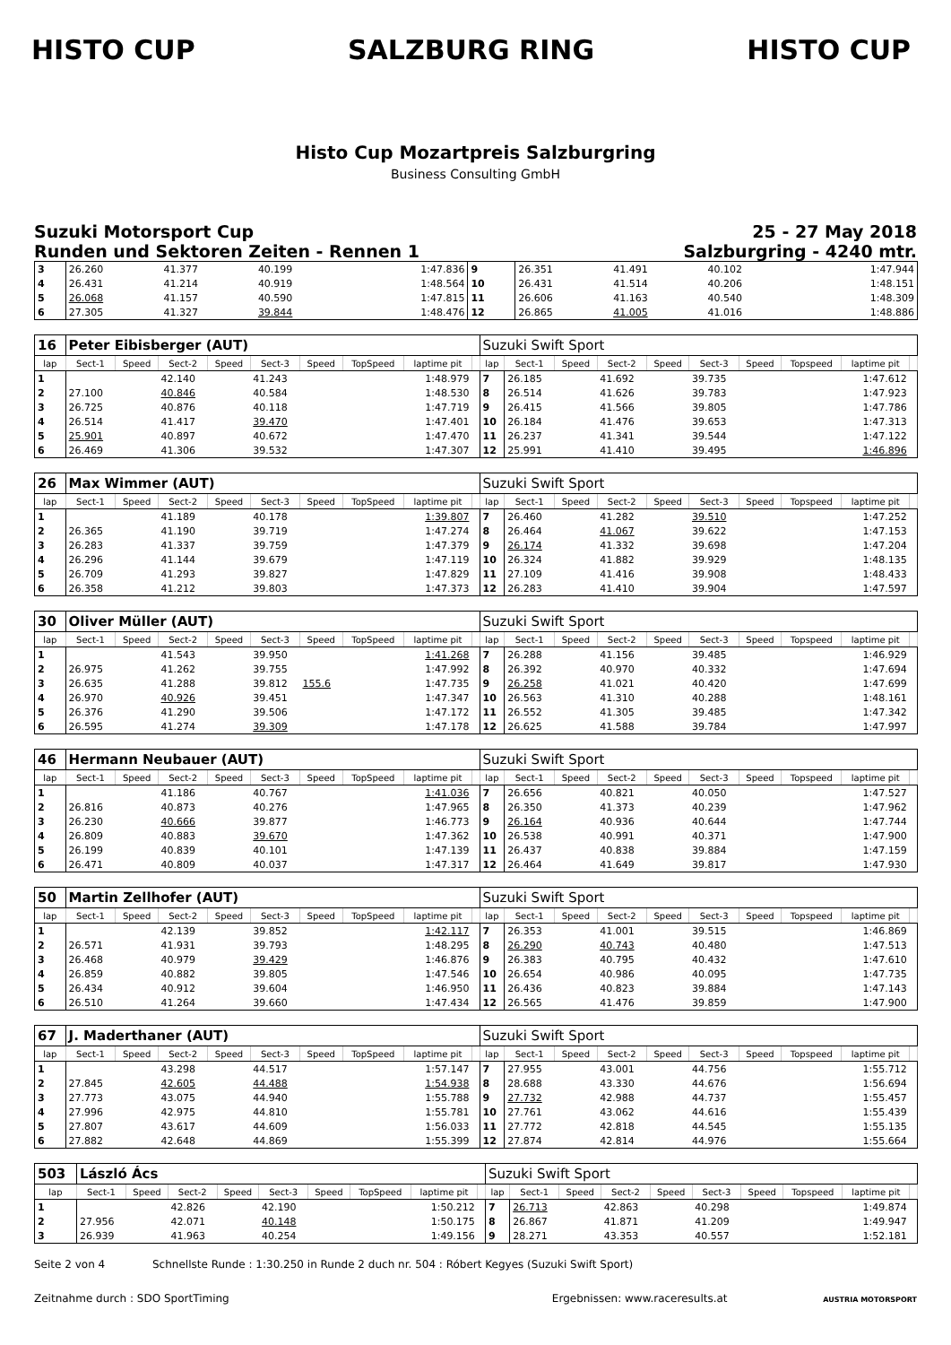HISTO CUP SALZBURG RING HISTO CUP
Histo Cup Mozartpreis Salzburgring
Business Consulting GmbH
Suzuki Motorsport Cup
Runden und Sektoren Zeiten - Rennen 1
25 - 27 May 2018
Salzburgring - 4240 mtr.
| 3 | 26.260 | 41.377 | 40.199 | 1:47.836 | 9 | 26.351 | 41.491 | 40.102 | 1:47.944 |
| 4 | 26.431 | 41.214 | 40.919 | 1:48.564 | 10 | 26.431 | 41.514 | 40.206 | 1:48.151 |
| 5 | 26.068 | 41.157 | 40.590 | 1:47.815 | 11 | 26.606 | 41.163 | 40.540 | 1:48.309 |
| 6 | 27.305 | 41.327 | 39.844 | 1:48.476 | 12 | 26.865 | 41.005 | 41.016 | 1:48.886 |
| 16 | Peter Eibisberger (AUT) | | | | | | | | | Suzuki Swift Sport | | | | | | | | | |
| lap | Sect-1 | Speed | Sect-2 | Speed | Sect-3 | Speed | TopSpeed | laptime pit | | lap | Sect-1 | Speed | Sect-2 | Speed | Sect-3 | Speed | Topspeed | laptime pit | |
| 1 | | | 42.140 | | 41.243 | | | 1:48.979 | | 7 | 26.185 | | 41.692 | | 39.735 | | | 1:47.612 | |
| 2 | 27.100 | | 40.846 | | 40.584 | | | 1:48.530 | | 8 | 26.514 | | 41.626 | | 39.783 | | | 1:47.923 | |
| 3 | 26.725 | | 40.876 | | 40.118 | | | 1:47.719 | | 9 | 26.415 | | 41.566 | | 39.805 | | | 1:47.786 | |
| 4 | 26.514 | | 41.417 | | 39.470 | | | 1:47.401 | | 10 | 26.184 | | 41.476 | | 39.653 | | | 1:47.313 | |
| 5 | 25.901 | | 40.897 | | 40.672 | | | 1:47.470 | | 11 | 26.237 | | 41.341 | | 39.544 | | | 1:47.122 | |
| 6 | 26.469 | | 41.306 | | 39.532 | | | 1:47.307 | | 12 | 25.991 | | 41.410 | | 39.495 | | | 1:46.896 | |
| 26 | Max Wimmer (AUT) | | | | | | | | | Suzuki Swift Sport | | | | | | | | | |
| lap | Sect-1 | Speed | Sect-2 | Speed | Sect-3 | Speed | TopSpeed | laptime pit | | lap | Sect-1 | Speed | Sect-2 | Speed | Sect-3 | Speed | Topspeed | laptime pit | |
| 1 | | | 41.189 | | 40.178 | | | 1:39.807 | | 7 | 26.460 | | 41.282 | | 39.510 | | | 1:47.252 | |
| 2 | 26.365 | | 41.190 | | 39.719 | | | 1:47.274 | | 8 | 26.464 | | 41.067 | | 39.622 | | | 1:47.153 | |
| 3 | 26.283 | | 41.337 | | 39.759 | | | 1:47.379 | | 9 | 26.174 | | 41.332 | | 39.698 | | | 1:47.204 | |
| 4 | 26.296 | | 41.144 | | 39.679 | | | 1:47.119 | | 10 | 26.324 | | 41.882 | | 39.929 | | | 1:48.135 | |
| 5 | 26.709 | | 41.293 | | 39.827 | | | 1:47.829 | | 11 | 27.109 | | 41.416 | | 39.908 | | | 1:48.433 | |
| 6 | 26.358 | | 41.212 | | 39.803 | | | 1:47.373 | | 12 | 26.283 | | 41.410 | | 39.904 | | | 1:47.597 | |
| 30 | Oliver Müller (AUT) | | | | | | | | | Suzuki Swift Sport | | | | | | | | | |
| lap | Sect-1 | Speed | Sect-2 | Speed | Sect-3 | Speed | TopSpeed | laptime pit | | lap | Sect-1 | Speed | Sect-2 | Speed | Sect-3 | Speed | Topspeed | laptime pit | |
| 1 | | | 41.543 | | 39.950 | | | 1:41.268 | | 7 | 26.288 | | 41.156 | | 39.485 | | | 1:46.929 | |
| 2 | 26.975 | | 41.262 | | 39.755 | | | 1:47.992 | | 8 | 26.392 | | 40.970 | | 40.332 | | | 1:47.694 | |
| 3 | 26.635 | | 41.288 | | 39.812 | 155.6 | | 1:47.735 | | 9 | 26.258 | | 41.021 | | 40.420 | | | 1:47.699 | |
| 4 | 26.970 | | 40.926 | | 39.451 | | | 1:47.347 | | 10 | 26.563 | | 41.310 | | 40.288 | | | 1:48.161 | |
| 5 | 26.376 | | 41.290 | | 39.506 | | | 1:47.172 | | 11 | 26.552 | | 41.305 | | 39.485 | | | 1:47.342 | |
| 6 | 26.595 | | 41.274 | | 39.309 | | | 1:47.178 | | 12 | 26.625 | | 41.588 | | 39.784 | | | 1:47.997 | |
| 46 | Hermann Neubauer (AUT) | | | | | | | | | Suzuki Swift Sport | | | | | | | | | |
| lap | Sect-1 | Speed | Sect-2 | Speed | Sect-3 | Speed | TopSpeed | laptime pit | | lap | Sect-1 | Speed | Sect-2 | Speed | Sect-3 | Speed | Topspeed | laptime pit | |
| 1 | | | 41.186 | | 40.767 | | | 1:41.036 | | 7 | 26.656 | | 40.821 | | 40.050 | | | 1:47.527 | |
| 2 | 26.816 | | 40.873 | | 40.276 | | | 1:47.965 | | 8 | 26.350 | | 41.373 | | 40.239 | | | 1:47.962 | |
| 3 | 26.230 | | 40.666 | | 39.877 | | | 1:46.773 | | 9 | 26.164 | | 40.936 | | 40.644 | | | 1:47.744 | |
| 4 | 26.809 | | 40.883 | | 39.670 | | | 1:47.362 | | 10 | 26.538 | | 40.991 | | 40.371 | | | 1:47.900 | |
| 5 | 26.199 | | 40.839 | | 40.101 | | | 1:47.139 | | 11 | 26.437 | | 40.838 | | 39.884 | | | 1:47.159 | |
| 6 | 26.471 | | 40.809 | | 40.037 | | | 1:47.317 | | 12 | 26.464 | | 41.649 | | 39.817 | | | 1:47.930 | |
| 50 | Martin Zellhofer (AUT) | | | | | | | | | Suzuki Swift Sport | | | | | | | | | |
| lap | Sect-1 | Speed | Sect-2 | Speed | Sect-3 | Speed | TopSpeed | laptime pit | | lap | Sect-1 | Speed | Sect-2 | Speed | Sect-3 | Speed | Topspeed | laptime pit | |
| 1 | | | 42.139 | | 39.852 | | | 1:42.117 | | 7 | 26.353 | | 41.001 | | 39.515 | | | 1:46.869 | |
| 2 | 26.571 | | 41.931 | | 39.793 | | | 1:48.295 | | 8 | 26.290 | | 40.743 | | 40.480 | | | 1:47.513 | |
| 3 | 26.468 | | 40.979 | | 39.429 | | | 1:46.876 | | 9 | 26.383 | | 40.795 | | 40.432 | | | 1:47.610 | |
| 4 | 26.859 | | 40.882 | | 39.805 | | | 1:47.546 | | 10 | 26.654 | | 40.986 | | 40.095 | | | 1:47.735 | |
| 5 | 26.434 | | 40.912 | | 39.604 | | | 1:46.950 | | 11 | 26.436 | | 40.823 | | 39.884 | | | 1:47.143 | |
| 6 | 26.510 | | 41.264 | | 39.660 | | | 1:47.434 | | 12 | 26.565 | | 41.476 | | 39.859 | | | 1:47.900 | |
| 67 | J. Maderthaner (AUT) | | | | | | | | | Suzuki Swift Sport | | | | | | | | | |
| lap | Sect-1 | Speed | Sect-2 | Speed | Sect-3 | Speed | TopSpeed | laptime pit | | lap | Sect-1 | Speed | Sect-2 | Speed | Sect-3 | Speed | Topspeed | laptime pit | |
| 1 | | | 43.298 | | 44.517 | | | 1:57.147 | | 7 | 27.955 | | 43.001 | | 44.756 | | | 1:55.712 | |
| 2 | 27.845 | | 42.605 | | 44.488 | | | 1:54.938 | | 8 | 28.688 | | 43.330 | | 44.676 | | | 1:56.694 | |
| 3 | 27.773 | | 43.075 | | 44.940 | | | 1:55.788 | | 9 | 27.732 | | 42.988 | | 44.737 | | | 1:55.457 | |
| 4 | 27.996 | | 42.975 | | 44.810 | | | 1:55.781 | | 10 | 27.761 | | 43.062 | | 44.616 | | | 1:55.439 | |
| 5 | 27.807 | | 43.617 | | 44.609 | | | 1:56.033 | | 11 | 27.772 | | 42.818 | | 44.545 | | | 1:55.135 | |
| 6 | 27.882 | | 42.648 | | 44.869 | | | 1:55.399 | | 12 | 27.874 | | 42.814 | | 44.976 | | | 1:55.664 | |
| 503 | László Ács | | | | | | | | | Suzuki Swift Sport | | | | | | | | | |
| lap | Sect-1 | Speed | Sect-2 | Speed | Sect-3 | Speed | TopSpeed | laptime pit | | lap | Sect-1 | Speed | Sect-2 | Speed | Sect-3 | Speed | Topspeed | laptime pit | |
| 1 | | | 42.826 | | 42.190 | | | 1:50.212 | | 7 | 26.713 | | 42.863 | | 40.298 | | | 1:49.874 | |
| 2 | 27.956 | | 42.071 | | 40.148 | | | 1:50.175 | | 8 | 26.867 | | 41.871 | | 41.209 | | | 1:49.947 | |
| 3 | 26.939 | | 41.963 | | 40.254 | | | 1:49.156 | | 9 | 28.271 | | 43.353 | | 40.557 | | | 1:52.181 | |
Seite 2 von 4 Schnellste Runde : 1:30.250 in Runde 2 duch nr. 504 : Róbert Kegyes (Suzuki Swift Sport)
Zeitnahme durch : SDO SportTiming Ergebnissen: www.raceresults.at AUSTRIA MOTORSPORT